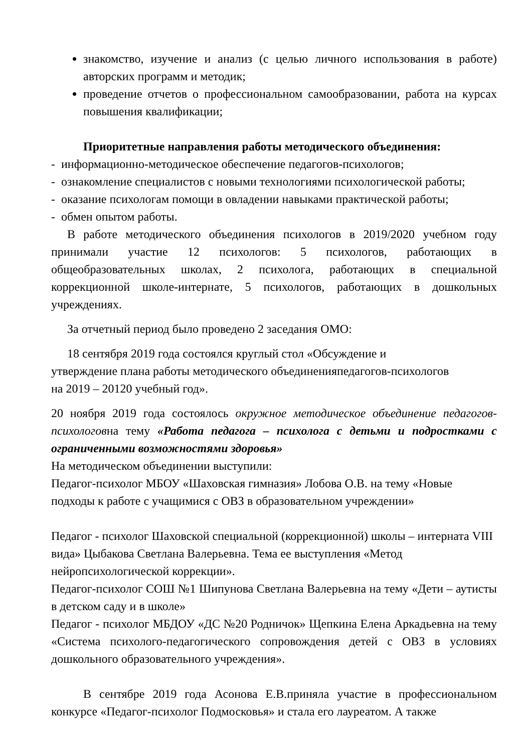знакомство, изучение и анализ (с целью личного использования в работе) авторских программ и методик;
проведение отчетов о профессиональном самообразовании, работа на курсах повышения квалификации;
Приоритетные направления работы методического объединения:
- информационно-методическое обеспечение педагогов-психологов;
- ознакомление специалистов с новыми технологиями психологической работы;
- оказание психологам помощи в овладении навыками практической работы;
- обмен опытом работы.
В работе методического объединения психологов в 2019/2020 учебном году принимали участие 12 психологов: 5 психологов, работающих в общеобразовательных школах, 2 психолога, работающих в специальной коррекционной школе-интернате, 5 психологов, работающих в дошкольных учреждениях.
За отчетный период было проведено 2 заседания ОМО:
18 сентября 2019 года состоялся круглый стол «Обсуждение и
утверждение плана работы методического объединенияпедагогов-психологов
на 2019 – 20120 учебный год».
20 ноября 2019 года состоялось окружное методическое объединение педагогов-психологовна тему «Работа педагога – психолога с детьми и подростками с ограниченными возможностями здоровья»
На методическом объединении выступили:
Педагог-психолог МБОУ «Шаховская гимназия» Лобова О.В. на тему «Новые подходы к работе с учащимися с ОВЗ в образовательном учреждении»
Педагог - психолог Шаховской специальной (коррекционной) школы – интерната VIII вида» Цыбакова Светлана Валерьевна. Тема ее выступления «Метод нейропсихологической коррекции».
Педагог-психолог СОШ №1 Шипунова Светлана Валерьевна на тему «Дети – аутисты в детском саду и в школе»
Педагог - психолог МБДОУ «ДС №20 Родничок» Щепкина Елена Аркадьевна на тему «Система психолого-педагогического сопровождения детей с ОВЗ в условиях дошкольного образовательного учреждения».
В сентябре 2019 года Асонова Е.В.приняла участие в профессиональном конкурсе «Педагог-психолог Подмосковья» и стала его лауреатом. А также